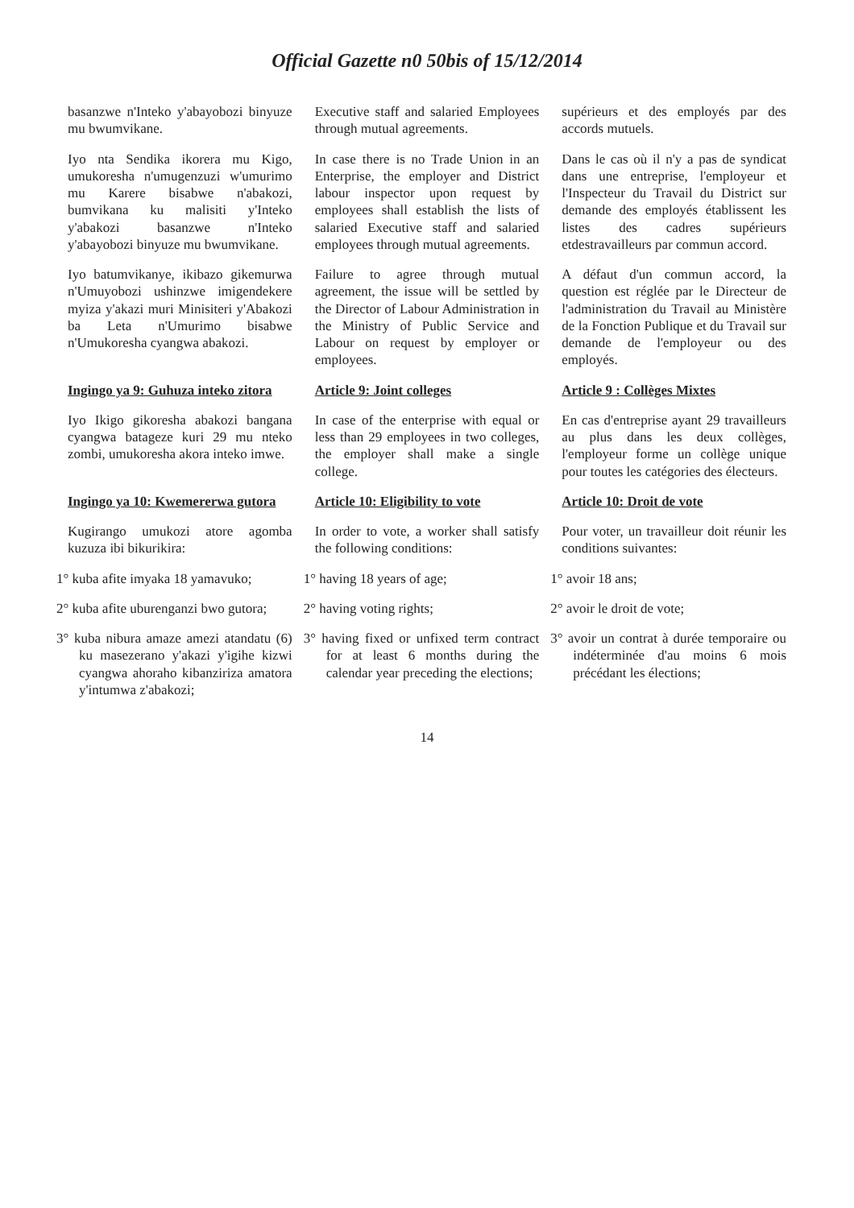Official Gazette n0 50bis of 15/12/2014
| basanzwe n'Inteko y'abayobozi binyuze mu bwumvikane. | Executive staff and salaried Employees through mutual agreements. | supérieurs et des employés par des accords mutuels. |
| Iyo nta Sendika ikorera mu Kigo, umukoresha n'umugenzuzi w'umurimo mu Karere bisabwe n'abakozi, bumvikana ku malisiti y'Inteko y'abakozi basanzwe n'Inteko y'abayobozi binyuze mu bwumvikane. | In case there is no Trade Union in an Enterprise, the employer and District labour inspector upon request by employees shall establish the lists of salaried Executive staff and salaried employees through mutual agreements. | Dans le cas où il n'y a pas de syndicat dans une entreprise, l'employeur et l'Inspecteur du Travail du District sur demande des employés établissent les listes des cadres supérieurs etdestravailleurs par commun accord. |
| Iyo batumvikanye, ikibazo gikemurwa n'Umuyobozi ushinzwe imigendekere myiza y'akazi muri Minisiteri y'Abakozi ba Leta n'Umurimo bisabwe n'Umukoresha cyangwa abakozi. | Failure to agree through mutual agreement, the issue will be settled by the Director of Labour Administration in the Ministry of Public Service and Labour on request by employer or employees. | A défaut d'un commun accord, la question est réglée par le Directeur de l'administration du Travail au Ministère de la Fonction Publique et du Travail sur demande de l'employeur ou des employés. |
| Ingingo ya 9: Guhuza inteko zitora | Article 9: Joint colleges | Article 9 : Collèges Mixtes |
| Iyo Ikigo gikoresha abakozi bangana cyangwa batageze kuri 29 mu nteko zombi, umukoresha akora inteko imwe. | In case of the enterprise with equal or less than 29 employees in two colleges, the employer shall make a single college. | En cas d'entreprise ayant 29 travailleurs au plus dans les deux collèges, l'employeur forme un collège unique pour toutes les catégories des électeurs. |
| Ingingo ya 10: Kwemererwa gutora | Article 10: Eligibility to vote | Article 10: Droit de vote |
| Kugirango umukozi atore agomba kuzuza ibi bikurikira: | In order to vote, a worker shall satisfy the following conditions: | Pour voter, un travailleur doit réunir les conditions suivantes: |
| 1° kuba afite imyaka 18 yamavuko; | 1° having 18 years of age; | 1° avoir 18 ans; |
| 2° kuba afite uburenganzi bwo gutora; | 2° having voting rights; | 2° avoir le droit de vote; |
| 3° kuba nibura amaze amezi atandatu (6) ku masezerano y'akazi y'igihe kizwi cyangwa ahoraho kibanziriza amatora y'intumwa z'abakozi; | 3° having fixed or unfixed term contract for at least 6 months during the calendar year preceding the elections; | 3° avoir un contrat à durée temporaire ou indéterminée d'au moins 6 mois précédant les élections; |
14